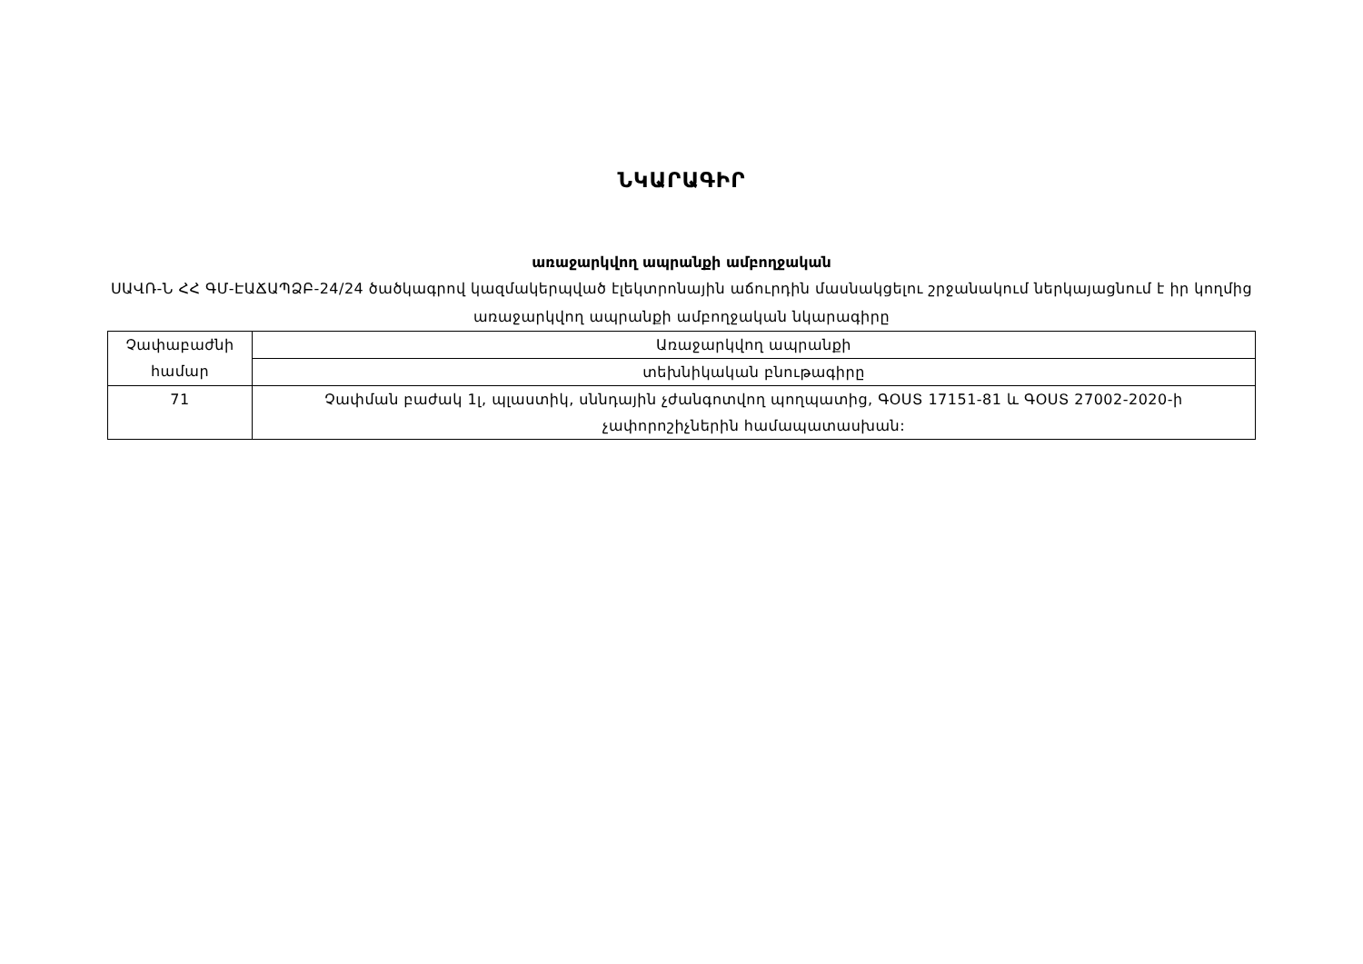ՆԿԱՐԱԳԻՐ
առաջարկվող ապրանքի ամբողջական
ՍԱՎՌ-Ն ՀՀ ԳՄ-ԷԱՃԱՊՁԲ-24/24 ծածկագրով կազմակերպված էլեկտրոնային աճուրդին մասնակցելու շրջանակում ներկայացնում է իր կողմից առաջարկվող ապրանքի ամբողջական նկարագիրը
| Չափաբաժնի համար | Առաջարկվող ապրանքի |
| | տեխնիկական բնութագիրը |
| 71 | Չափման բաժակ 1լ, պլաստիկ, սննդային չժանգոտվող պողպատից, ԳՕՍՏ 17151-81 և ԳՕՍՏ 27002-2020-ի չափորոշիչներին համապատասխան: |